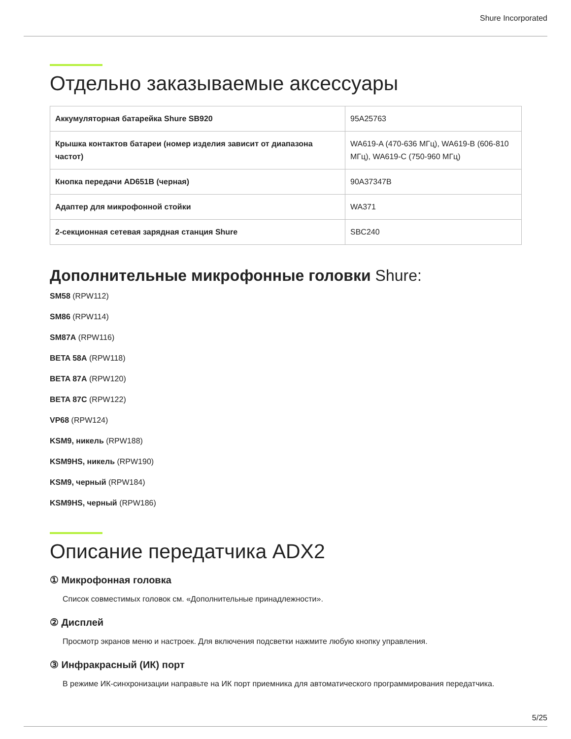Shure Incorporated
Отдельно заказываемые аксессуары
| Аккумуляторная батарейка Shure SB920 | 95A25763 |
| Крышка контактов батареи (номер изделия зависит от диапазона частот) | WA619-A (470-636 МГц), WA619-B (606-810 МГц), WA619-C (750-960 МГц) |
| Кнопка передачи AD651B (черная) | 90A37347B |
| Адаптер для микрофонной стойки | WA371 |
| 2-секционная сетевая зарядная станция Shure | SBC240 |
Дополнительные микрофонные головки Shure:
SM58 (RPW112)
SM86 (RPW114)
SM87A (RPW116)
BETA 58A (RPW118)
BETA 87A (RPW120)
BETA 87C (RPW122)
VP68 (RPW124)
KSM9, никель (RPW188)
KSM9HS, никель (RPW190)
KSM9, черный (RPW184)
KSM9HS, черный (RPW186)
Описание передатчика ADX2
① Микрофонная головка
Список совместимых головок см. «Дополнительные принадлежности».
② Дисплей
Просмотр экранов меню и настроек. Для включения подсветки нажмите любую кнопку управления.
③ Инфракрасный (ИК) порт
В режиме ИК-синхронизации направьте на ИК порт приемника для автоматического программирования передатчика.
5/25